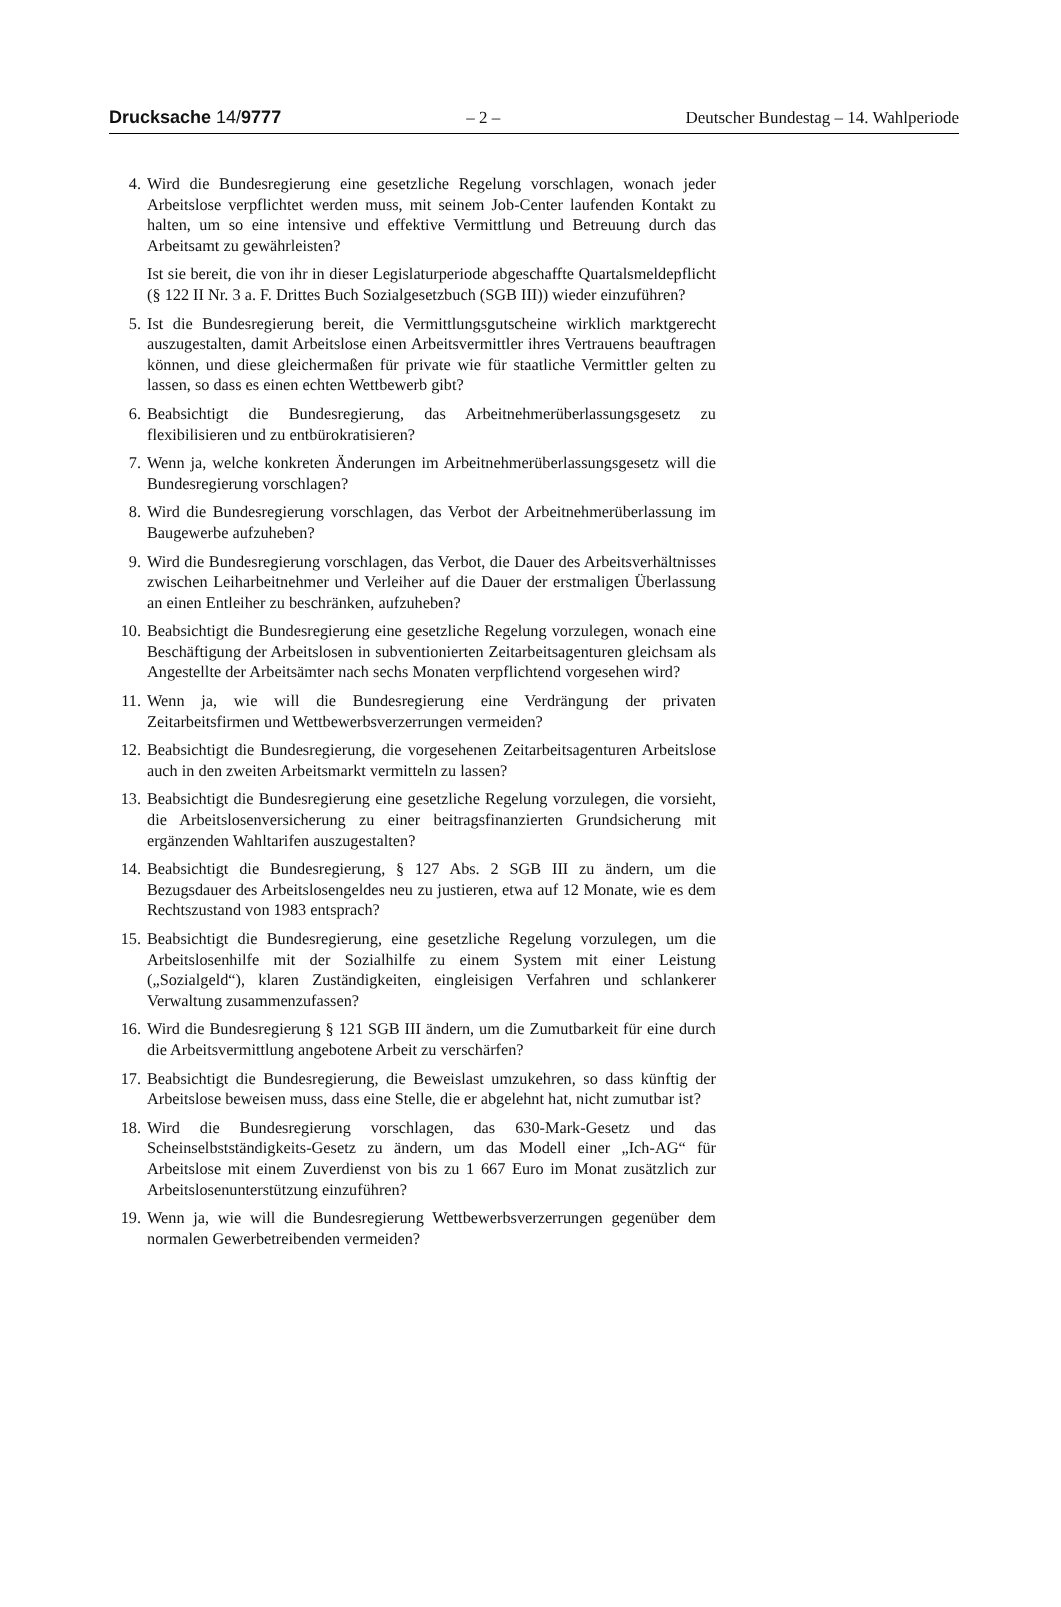Drucksache 14/9777 – 2 – Deutscher Bundestag – 14. Wahlperiode
4. Wird die Bundesregierung eine gesetzliche Regelung vorschlagen, wonach jeder Arbeitslose verpflichtet werden muss, mit seinem Job-Center laufenden Kontakt zu halten, um so eine intensive und effektive Vermittlung und Betreuung durch das Arbeitsamt zu gewährleisten?
Ist sie bereit, die von ihr in dieser Legislaturperiode abgeschaffte Quartalsmeldepflicht (§ 122 II Nr. 3 a. F. Drittes Buch Sozialgesetzbuch (SGB III)) wieder einzuführen?
5. Ist die Bundesregierung bereit, die Vermittlungsgutscheine wirklich marktgerecht auszugestalten, damit Arbeitslose einen Arbeitsvermittler ihres Vertrauens beauftragen können, und diese gleichermaßen für private wie für staatliche Vermittler gelten zu lassen, so dass es einen echten Wettbewerb gibt?
6. Beabsichtigt die Bundesregierung, das Arbeitnehmerüberlassungsgesetz zu flexibilisieren und zu entbürokratisieren?
7. Wenn ja, welche konkreten Änderungen im Arbeitnehmerüberlassungsgesetz will die Bundesregierung vorschlagen?
8. Wird die Bundesregierung vorschlagen, das Verbot der Arbeitnehmerüberlassung im Baugewerbe aufzuheben?
9. Wird die Bundesregierung vorschlagen, das Verbot, die Dauer des Arbeitsverhältnisses zwischen Leiharbeitnehmer und Verleiher auf die Dauer der erstmaligen Überlassung an einen Entleiher zu beschränken, aufzuheben?
10. Beabsichtigt die Bundesregierung eine gesetzliche Regelung vorzulegen, wonach eine Beschäftigung der Arbeitslosen in subventionierten Zeitarbeitsagenturen gleichsam als Angestellte der Arbeitsämter nach sechs Monaten verpflichtend vorgesehen wird?
11. Wenn ja, wie will die Bundesregierung eine Verdrängung der privaten Zeitarbeitsfirmen und Wettbewerbsverzerrungen vermeiden?
12. Beabsichtigt die Bundesregierung, die vorgesehenen Zeitarbeitsagenturen Arbeitslose auch in den zweiten Arbeitsmarkt vermitteln zu lassen?
13. Beabsichtigt die Bundesregierung eine gesetzliche Regelung vorzulegen, die vorsieht, die Arbeitslosenversicherung zu einer beitragsfinanzierten Grundsicherung mit ergänzenden Wahltarifen auszugestalten?
14. Beabsichtigt die Bundesregierung, § 127 Abs. 2 SGB III zu ändern, um die Bezugsdauer des Arbeitslosengeldes neu zu justieren, etwa auf 12 Monate, wie es dem Rechtszustand von 1983 entsprach?
15. Beabsichtigt die Bundesregierung, eine gesetzliche Regelung vorzulegen, um die Arbeitslosenhilfe mit der Sozialhilfe zu einem System mit einer Leistung („Sozialgeld“), klaren Zuständigkeiten, eingleisigen Verfahren und schlankerer Verwaltung zusammenzufassen?
16. Wird die Bundesregierung § 121 SGB III ändern, um die Zumutbarkeit für eine durch die Arbeitsvermittlung angebotene Arbeit zu verschärfen?
17. Beabsichtigt die Bundesregierung, die Beweislast umzukehren, so dass künftig der Arbeitslose beweisen muss, dass eine Stelle, die er abgelehnt hat, nicht zumutbar ist?
18. Wird die Bundesregierung vorschlagen, das 630-Mark-Gesetz und das Scheinselbstständigkeits-Gesetz zu ändern, um das Modell einer „Ich-AG“ für Arbeitslose mit einem Zuverdienst von bis zu 1 667 Euro im Monat zusätzlich zur Arbeitslosenunterstützung einzuführen?
19. Wenn ja, wie will die Bundesregierung Wettbewerbsverzerrungen gegenüber dem normalen Gewerbetreibenden vermeiden?